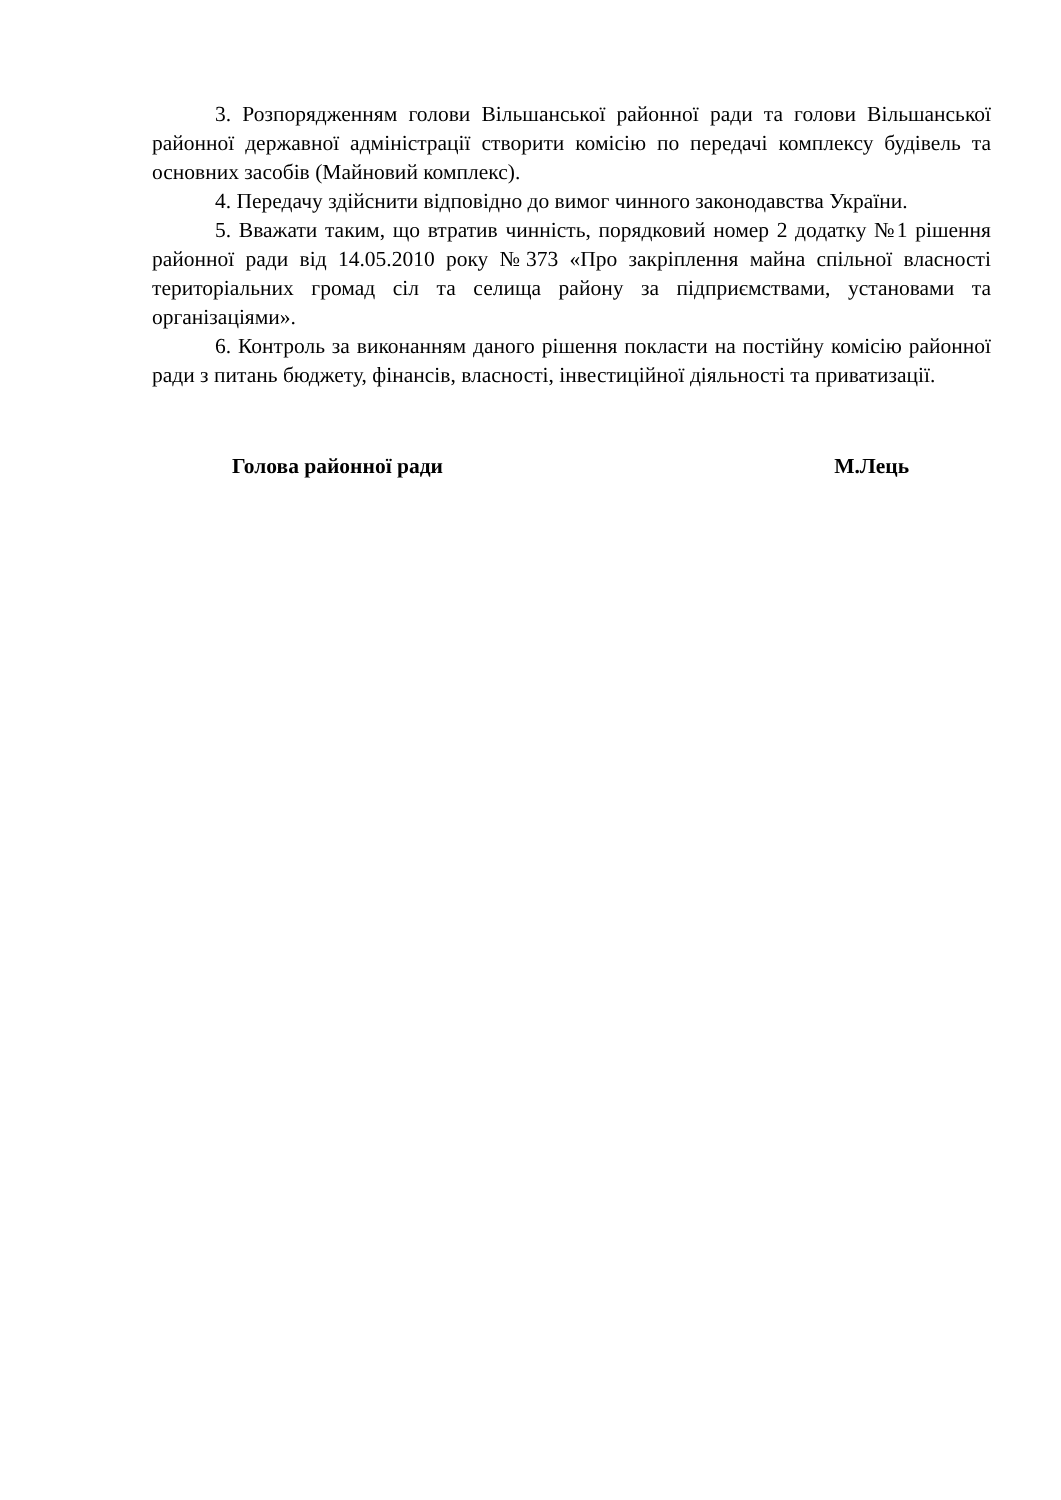3. Розпорядженням голови Вільшанської районної ради та голови Вільшанської районної державної адміністрації створити комісію по передачі комплексу будівель та основних засобів (Майновий комплекс).
4. Передачу здійснити відповідно до вимог чинного законодавства України.
5. Вважати таким, що втратив чинність, порядковий номер 2 додатку №1 рішення районної ради від 14.05.2010 року №373 «Про закріплення майна спільної власності територіальних громад сіл та селища району за підприємствами, установами та організаціями».
6. Контроль за виконанням даного рішення покласти на постійну комісію районної ради з питань бюджету, фінансів, власності, інвестиційної діяльності та приватизації.
Голова районної ради М.Лець